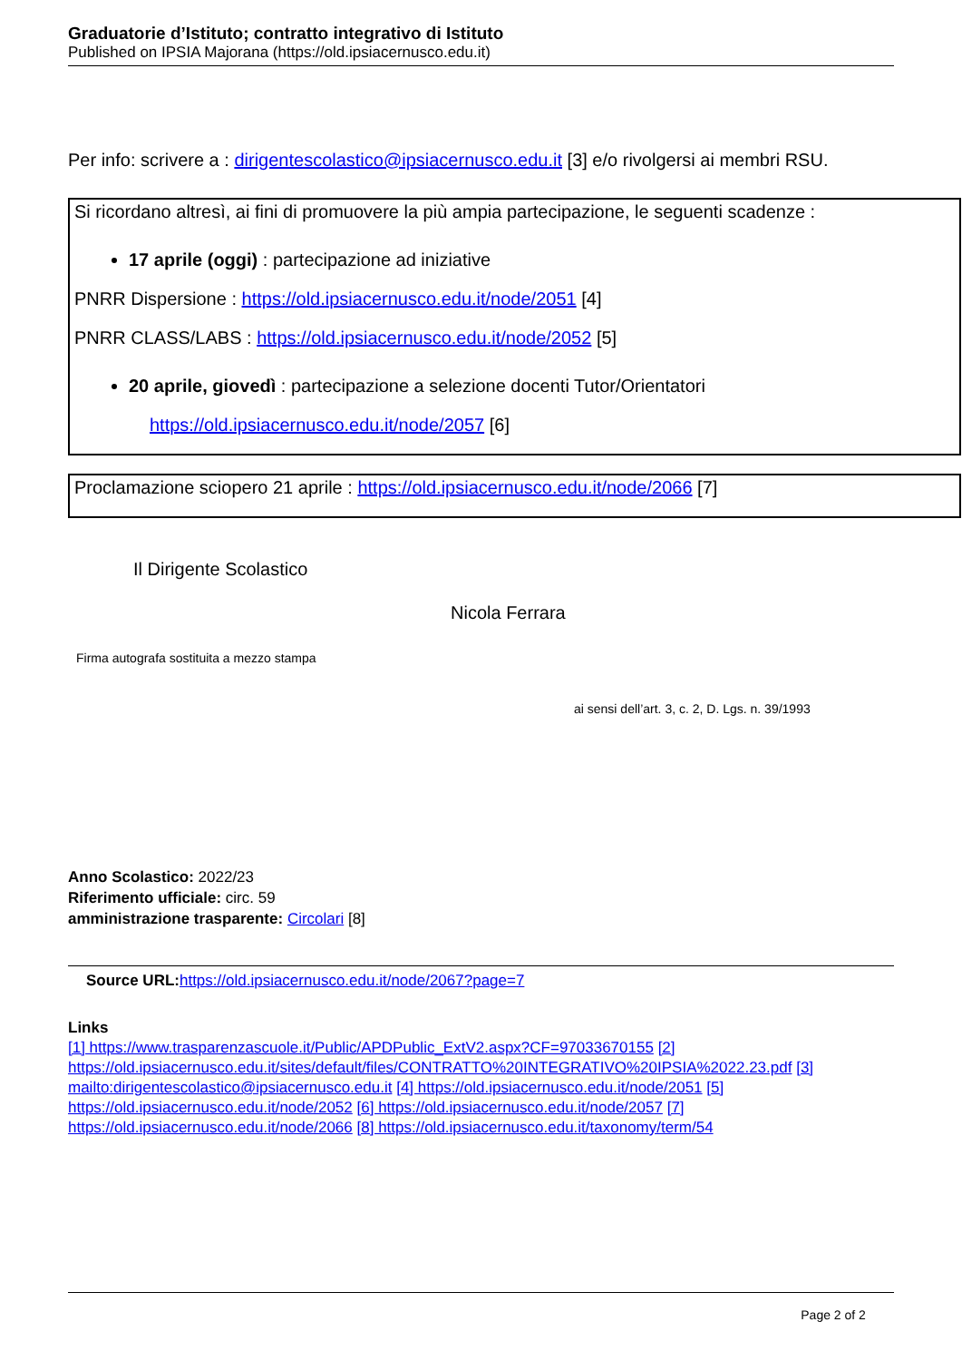Graduatorie d’Istituto; contratto integrativo di Istituto
Published on IPSIA Majorana (https://old.ipsiacernusco.edu.it)
Per info: scrivere a : dirigentescolastico@ipsiacernusco.edu.it [3] e/o rivolgersi ai membri RSU.
Si ricordano altresì, ai fini di promuovere la più ampia partecipazione, le seguenti scadenze :
17 aprile (oggi) : partecipazione ad iniziative
PNRR Dispersione : https://old.ipsiacernusco.edu.it/node/2051 [4]
PNRR CLASS/LABS : https://old.ipsiacernusco.edu.it/node/2052 [5]
20 aprile, giovedì : partecipazione a selezione docenti Tutor/Orientatori
https://old.ipsiacernusco.edu.it/node/2057 [6]
Proclamazione sciopero 21 aprile : https://old.ipsiacernusco.edu.it/node/2066 [7]
Il Dirigente Scolastico
Nicola Ferrara
Firma autografa sostituita a mezzo stampa
ai sensi dell’art. 3, c. 2, D. Lgs. n. 39/1993
Anno Scolastico: 2022/23
Riferimento ufficiale: circ. 59
amministrazione trasparente: Circolari [8]
Source URL: https://old.ipsiacernusco.edu.it/node/2067?page=7
Links
[1] https://www.trasparenzascuole.it/Public/APDPublic_ExtV2.aspx?CF=97033670155 [2] https://old.ipsiacernusco.edu.it/sites/default/files/CONTRATTO%20INTEGRATIVO%20IPSIA%2022.23.pdf [3] mailto:dirigentescolastico@ipsiacernusco.edu.it [4] https://old.ipsiacernusco.edu.it/node/2051 [5] https://old.ipsiacernusco.edu.it/node/2052 [6] https://old.ipsiacernusco.edu.it/node/2057 [7] https://old.ipsiacernusco.edu.it/node/2066 [8] https://old.ipsiacernusco.edu.it/taxonomy/term/54
Page 2 of 2